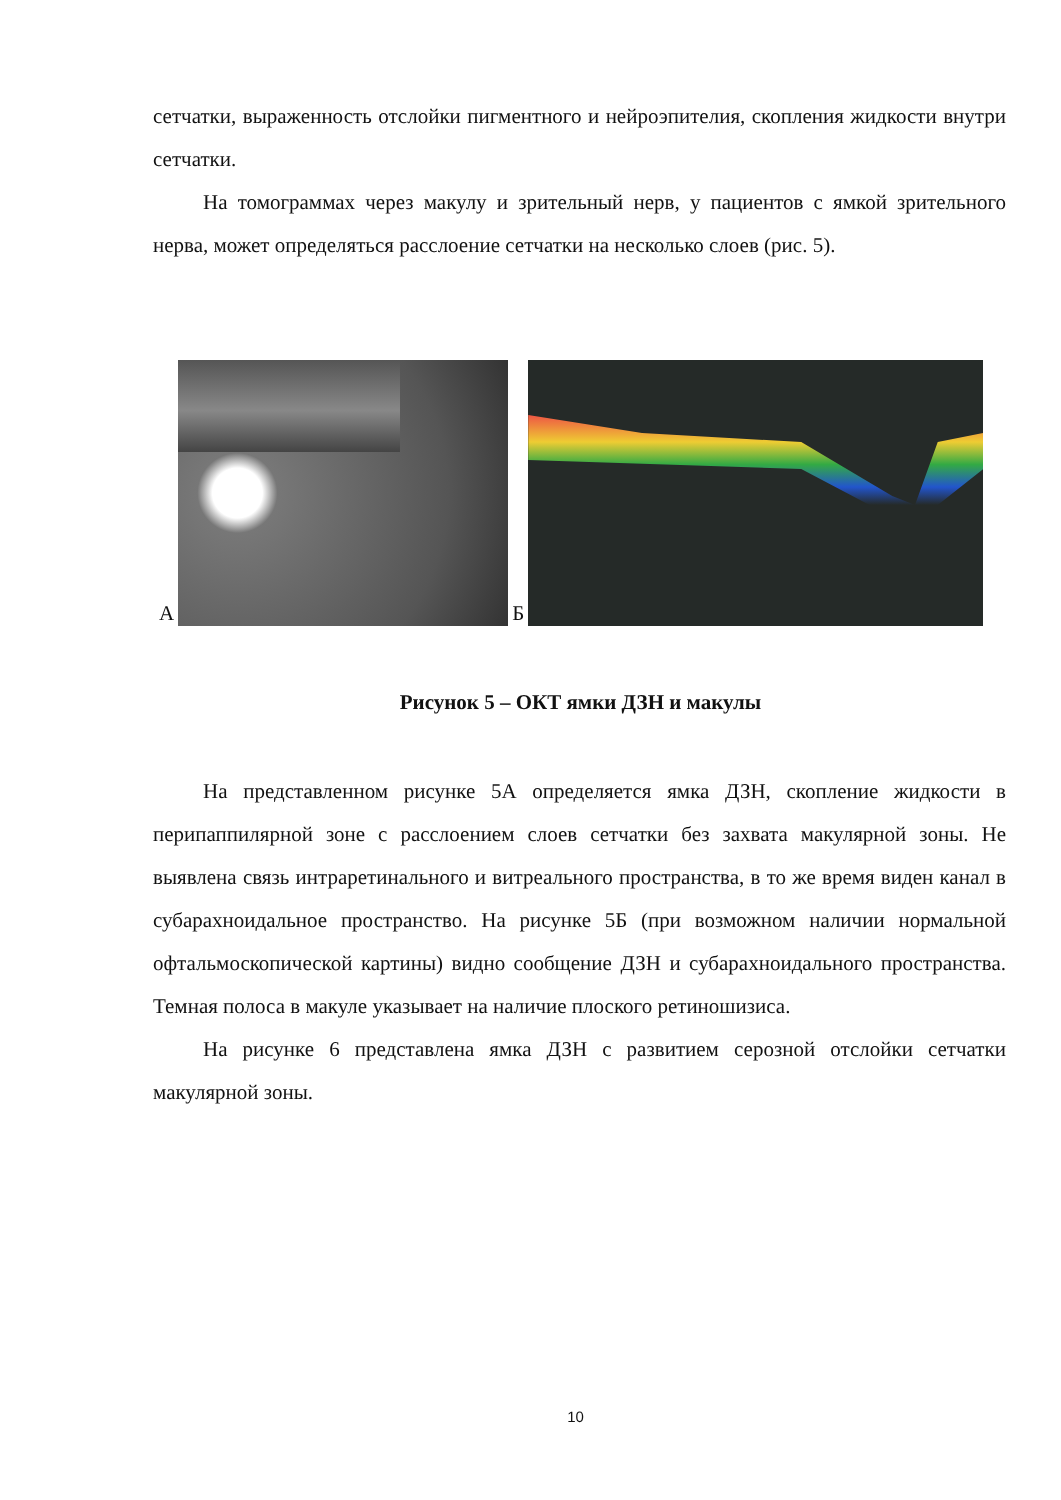сетчатки, выраженность отслойки пигментного и нейроэпителия, скопления жидкости внутри сетчатки.
На томограммах через макулу и зрительный нерв, у пациентов с ямкой зрительного нерва, может определяться расслоение сетчатки на несколько слоев (рис. 5).
А
Б
Рисунок 5 – ОКТ ямки ДЗН и макулы
На представленном рисунке 5А определяется ямка ДЗН, скопление жидкости в перипаппилярной зоне с расслоением слоев сетчатки без захвата макулярной зоны. Не выявлена связь интраретинального и витреального пространства, в то же время виден канал в субарахноидальное пространство. На рисунке 5Б (при возможном наличии нормальной офтальмоскопической картины) видно сообщение ДЗН и субарахноидального пространства. Темная полоса в макуле указывает на наличие плоского ретиношизиса.
На рисунке 6 представлена ямка ДЗН с развитием серозной отслойки сетчатки макулярной зоны.
10